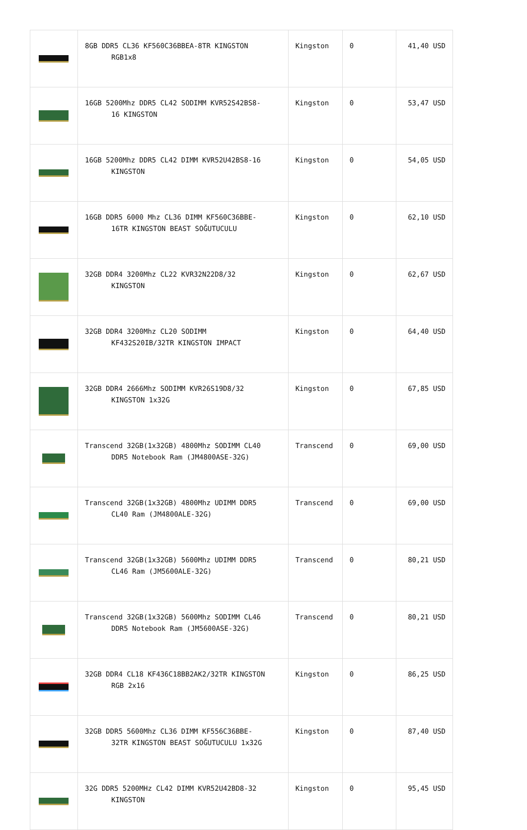| | 8GB DDR5 CL36 KF560C36BBEA-8TR KINGSTON RGB1x8 | Kingston | 0 | 41,40 USD |
| | 16GB 5200Mhz DDR5 CL42 SODIMM KVR52S42BS8- 16 KINGSTON | Kingston | 0 | 53,47 USD |
| | 16GB 5200Mhz DDR5 CL42 DIMM KVR52U42BS8-16 KINGSTON | Kingston | 0 | 54,05 USD |
| | 16GB DDR5 6000 Mhz CL36 DIMM KF560C36BBE- 16TR KINGSTON BEAST SOĞUTUCULU | Kingston | 0 | 62,10 USD |
| | 32GB DDR4 3200Mhz CL22 KVR32N22D8/32 KINGSTON | Kingston | 0 | 62,67 USD |
| | 32GB DDR4 3200Mhz CL20 SODIMM KF432S20IB/32TR KINGSTON IMPACT | Kingston | 0 | 64,40 USD |
| | 32GB DDR4 2666Mhz SODIMM KVR26S19D8/32 KINGSTON 1x32G | Kingston | 0 | 67,85 USD |
| | Transcend 32GB(1x32GB) 4800Mhz SODIMM CL40 DDR5 Notebook Ram (JM4800ASE-32G) | Transcend | 0 | 69,00 USD |
| | Transcend 32GB(1x32GB) 4800Mhz UDIMM DDR5 CL40 Ram (JM4800ALE-32G) | Transcend | 0 | 69,00 USD |
| | Transcend 32GB(1x32GB) 5600Mhz UDIMM DDR5 CL46 Ram (JM5600ALE-32G) | Transcend | 0 | 80,21 USD |
| | Transcend 32GB(1x32GB) 5600Mhz SODIMM CL46 DDR5 Notebook Ram (JM5600ASE-32G) | Transcend | 0 | 80,21 USD |
| | 32GB DDR4 CL18 KF436C18BB2AK2/32TR KINGSTON RGB 2x16 | Kingston | 0 | 86,25 USD |
| | 32GB DDR5 5600Mhz CL36 DIMM KF556C36BBE- 32TR KINGSTON BEAST SOĞUTUCULU 1x32G | Kingston | 0 | 87,40 USD |
| | 32G DDR5 5200MHz CL42 DIMM KVR52U42BD8-32 KINGSTON | Kingston | 0 | 95,45 USD |